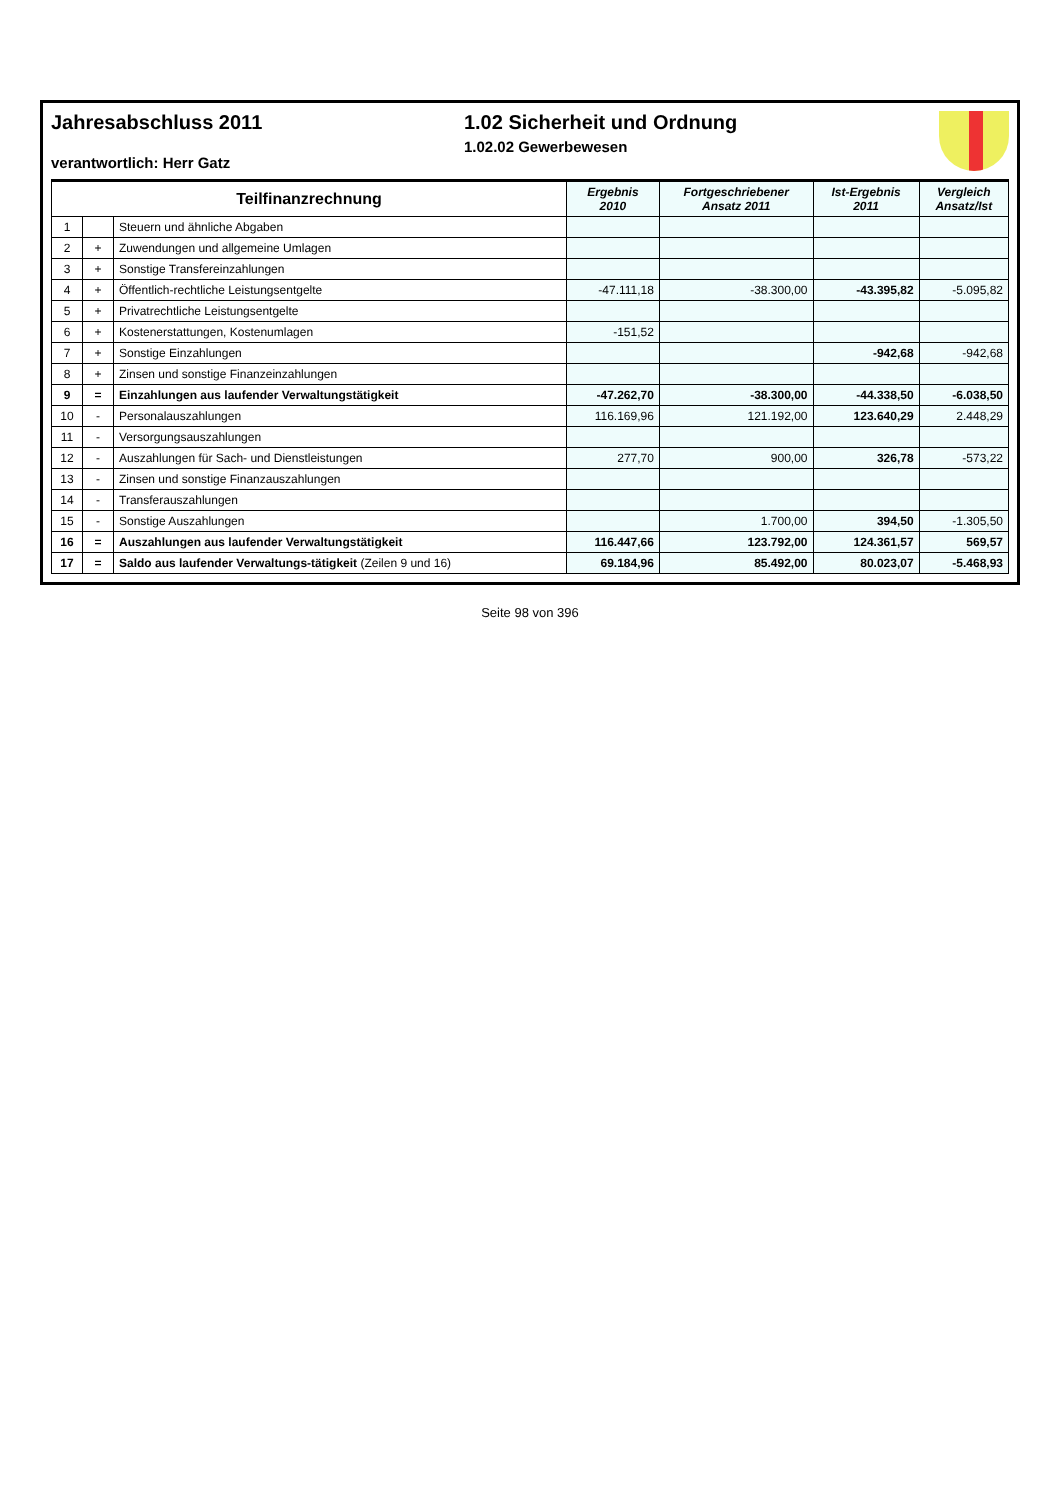Jahresabschluss 2011
verantwortlich: Herr Gatz
1.02 Sicherheit und Ordnung
1.02.02 Gewerbewesen
| Teilfinanzrechnung | | | Ergebnis 2010 | Fortgeschriebener Ansatz 2011 | Ist-Ergebnis 2011 | Vergleich Ansatz/Ist |
| --- | --- | --- | --- | --- | --- | --- |
| 1 | | Steuern und ähnliche Abgaben | | | | |
| 2 | + | Zuwendungen und allgemeine Umlagen | | | | |
| 3 | + | Sonstige Transfereinzahlungen | | | | |
| 4 | + | Öffentlich-rechtliche Leistungsentgelte | -47.111,18 | -38.300,00 | -43.395,82 | -5.095,82 |
| 5 | + | Privatrechtliche Leistungsentgelte | | | | |
| 6 | + | Kostenerstattungen, Kostenumlagen | -151,52 | | | |
| 7 | + | Sonstige Einzahlungen | | | -942,68 | -942,68 |
| 8 | + | Zinsen und sonstige Finanzeinzahlungen | | | | |
| 9 | = | Einzahlungen aus laufender Verwaltungstätigkeit | -47.262,70 | -38.300,00 | -44.338,50 | -6.038,50 |
| 10 | - | Personalauszahlungen | 116.169,96 | 121.192,00 | 123.640,29 | 2.448,29 |
| 11 | - | Versorgungsauszahlungen | | | | |
| 12 | - | Auszahlungen für Sach- und Dienstleistungen | 277,70 | 900,00 | 326,78 | -573,22 |
| 13 | - | Zinsen und sonstige Finanzauszahlungen | | | | |
| 14 | - | Transferauszahlungen | | | | |
| 15 | - | Sonstige Auszahlungen | | 1.700,00 | 394,50 | -1.305,50 |
| 16 | = | Auszahlungen aus laufender Verwaltungstätigkeit | 116.447,66 | 123.792,00 | 124.361,57 | 569,57 |
| 17 | = | Saldo aus laufender Verwaltungs-tätigkeit (Zeilen 9 und 16) | 69.184,96 | 85.492,00 | 80.023,07 | -5.468,93 |
Seite 98 von 396